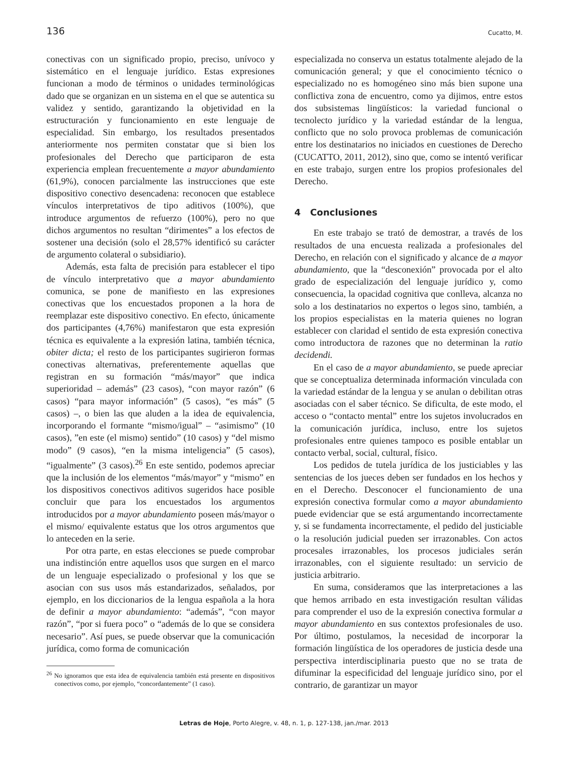136 Cucatto, M.
conectivas con un significado propio, preciso, unívoco y sistemático en el lenguaje jurídico. Estas expresiones funcionan a modo de términos o unidades terminológicas dado que se organizan en un sistema en el que se autentica su validez y sentido, garantizando la objetividad en la estructuración y funcionamiento en este lenguaje de especialidad. Sin embargo, los resultados presentados anteriormente nos permiten constatar que si bien los profesionales del Derecho que participaron de esta experiencia emplean frecuentemente a mayor abundamiento (61,9%), conocen parcialmente las instrucciones que este dispositivo conectivo desencadena: reconocen que establece vínculos interpretativos de tipo aditivos (100%), que introduce argumentos de refuerzo (100%), pero no que dichos argumentos no resultan “dirimentes” a los efectos de sostener una decisión (solo el 28,57% identificó su carácter de argumento colateral o subsidiario).
Además, esta falta de precisión para establecer el tipo de vínculo interpretativo que a mayor abundamiento comunica, se pone de manifiesto en las expresiones conectivas que los encuestados proponen a la hora de reemplazar este dispositivo conectivo. En efecto, únicamente dos participantes (4,76%) manifestaron que esta expresión técnica es equivalente a la expresión latina, también técnica, obiter dicta; el resto de los participantes sugirieron formas conectivas alternativas, preferentemente aquellas que registran en su formación “más/mayor” que indica superioridad – además” (23 casos), “con mayor razón” (6 casos) “para mayor información” (5 casos), “es más” (5 casos) –, o bien las que aluden a la idea de equivalencia, incorporando el formante “mismo/igual” – “asimismo” (10 casos), ”en este (el mismo) sentido” (10 casos) y “del mismo modo” (9 casos), “en la misma inteligencia” (5 casos), “igualmente” (3 casos).<sup>26</sup> En este sentido, podemos apreciar que la inclusión de los elementos “más/mayor” y “mismo” en los dispositivos conectivos aditivos sugeridos hace posible concluir que para los encuestados los argumentos introducidos por a mayor abundamiento poseen más/mayor o el mismo/ equivalente estatus que los otros argumentos que lo anteceden en la serie.
Por otra parte, en estas elecciones se puede comprobar una indistinción entre aquellos usos que surgen en el marco de un lenguaje especializado o profesional y los que se asocian con sus usos más estandarizados, señalados, por ejemplo, en los diccionarios de la lengua española a la hora de definir a mayor abundamiento: “además”, “con mayor razón”, “por si fuera poco” o “además de lo que se considera necesario”. Así pues, se puede observar que la comunicación jurídica, como forma de comunicación
<sup>26</sup> No ignoramos que esta idea de equivalencia también está presente en dispositivos conectivos como, por ejemplo, “concordantemente” (1 caso).
especializada no conserva un estatus totalmente alejado de la comunicación general; y que el conocimiento técnico o especializado no es homogéneo sino más bien supone una conflictiva zona de encuentro, como ya dijimos, entre estos dos subsistemas lingüísticos: la variedad funcional o tecnolecto jurídico y la variedad estándar de la lengua, conflicto que no solo provoca problemas de comunicación entre los destinatarios no iniciados en cuestiones de Derecho (CUCATTO, 2011, 2012), sino que, como se intentó verificar en este trabajo, surgen entre los propios profesionales del Derecho.
4 Conclusiones
En este trabajo se trató de demostrar, a través de los resultados de una encuesta realizada a profesionales del Derecho, en relación con el significado y alcance de a mayor abundamiento, que la “desconexión” provocada por el alto grado de especialización del lenguaje jurídico y, como consecuencia, la opacidad cognitiva que conlleva, alcanza no solo a los destinatarios no expertos o legos sino, también, a los propios especialistas en la materia quienes no logran establecer con claridad el sentido de esta expresión conectiva como introductora de razones que no determinan la ratio decidendi.
En el caso de a mayor abundamiento, se puede apreciar que se conceptualiza determinada información vinculada con la variedad estándar de la lengua y se anulan o debilitan otras asociadas con el saber técnico. Se dificulta, de este modo, el acceso o “contacto mental” entre los sujetos involucrados en la comunicación jurídica, incluso, entre los sujetos profesionales entre quienes tampoco es posible entablar un contacto verbal, social, cultural, físico.
Los pedidos de tutela jurídica de los justiciables y las sentencias de los jueces deben ser fundados en los hechos y en el Derecho. Desconocer el funcionamiento de una expresión conectiva formular como a mayor abundamiento puede evidenciar que se está argumentando incorrectamente y, si se fundamenta incorrectamente, el pedido del justiciable o la resolución judicial pueden ser irrazonables. Con actos procesales irrazonables, los procesos judiciales serán irrazonables, con el siguiente resultado: un servicio de justicia arbitrario.
En suma, consideramos que las interpretaciones a las que hemos arribado en esta investigación resultan válidas para comprender el uso de la expresión conectiva formular a mayor abundamiento en sus contextos profesionales de uso. Por último, postulamos, la necesidad de incorporar la formación lingüística de los operadores de justicia desde una perspectiva interdisciplinaria puesto que no se trata de difuminar la especificidad del lenguaje jurídico sino, por el contrario, de garantizar un mayor
Letras de Hoje, Porto Alegre, v. 48, n. 1, p. 127-138, jan./mar. 2013